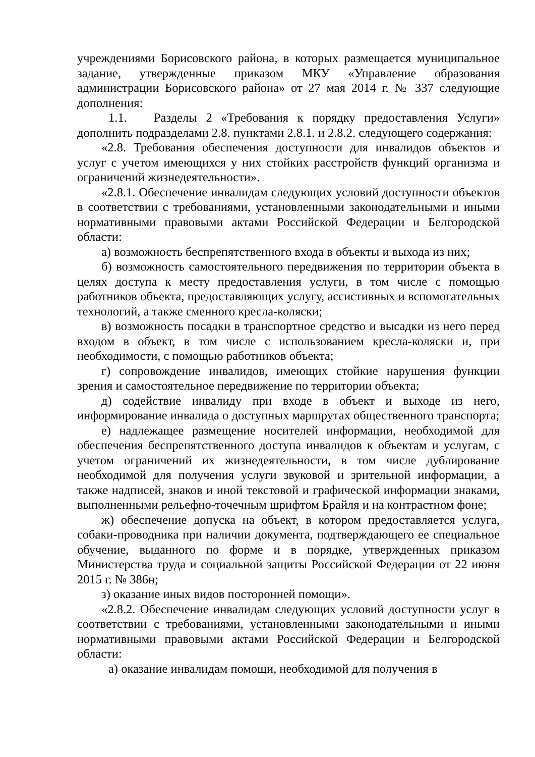учреждениями Борисовского района, в которых размещается муниципальное задание, утвержденные приказом МКУ «Управление образования администрации Борисовского района» от 27 мая 2014 г. № 337 следующие дополнения:
1.1. Разделы 2 «Требования к порядку предоставления Услуги» дополнить подразделами 2.8. пунктами 2.8.1. и 2.8.2. следующего содержания:
«2.8. Требования обеспечения доступности для инвалидов объектов и услуг с учетом имеющихся у них стойких расстройств функций организма и ограничений жизнедеятельности».
«2.8.1. Обеспечение инвалидам следующих условий доступности объектов в соответствии с требованиями, установленными законодательными и иными нормативными правовыми актами Российской Федерации и Белгородской области:
а) возможность беспрепятственного входа в объекты и выхода из них;
б) возможность самостоятельного передвижения по территории объекта в целях доступа к месту предоставления услуги, в том числе с помощью работников объекта, предоставляющих услугу, ассистивных и вспомогательных технологий, а также сменного кресла-коляски;
в) возможность посадки в транспортное средство и высадки из него перед входом в объект, в том числе с использованием кресла-коляски и, при необходимости, с помощью работников объекта;
г) сопровождение инвалидов, имеющих стойкие нарушения функции зрения и самостоятельное передвижение по территории объекта;
д) содействие инвалиду при входе в объект и выходе из него, информирование инвалида о доступных маршрутах общественного транспорта;
е) надлежащее размещение носителей информации, необходимой для обеспечения беспрепятственного доступа инвалидов к объектам и услугам, с учетом ограничений их жизнедеятельности, в том числе дублирование необходимой для получения услуги звуковой и зрительной информации, а также надписей, знаков и иной текстовой и графической информации знаками, выполненными рельефно-точечным шрифтом Брайля и на контрастном фоне;
ж) обеспечение допуска на объект, в котором предоставляется услуга, собаки-проводника при наличии документа, подтверждающего ее специальное обучение, выданного по форме и в порядке, утвержденных приказом Министерства труда и социальной защиты Российской Федерации от 22 июня 2015 г. № 386н;
з) оказание иных видов посторонней помощи».
«2.8.2. Обеспечение инвалидам следующих условий доступности услуг в соответствии с требованиями, установленными законодательными и иными нормативными правовыми актами Российской Федерации и Белгородской области:
а) оказание инвалидам помощи, необходимой для получения в